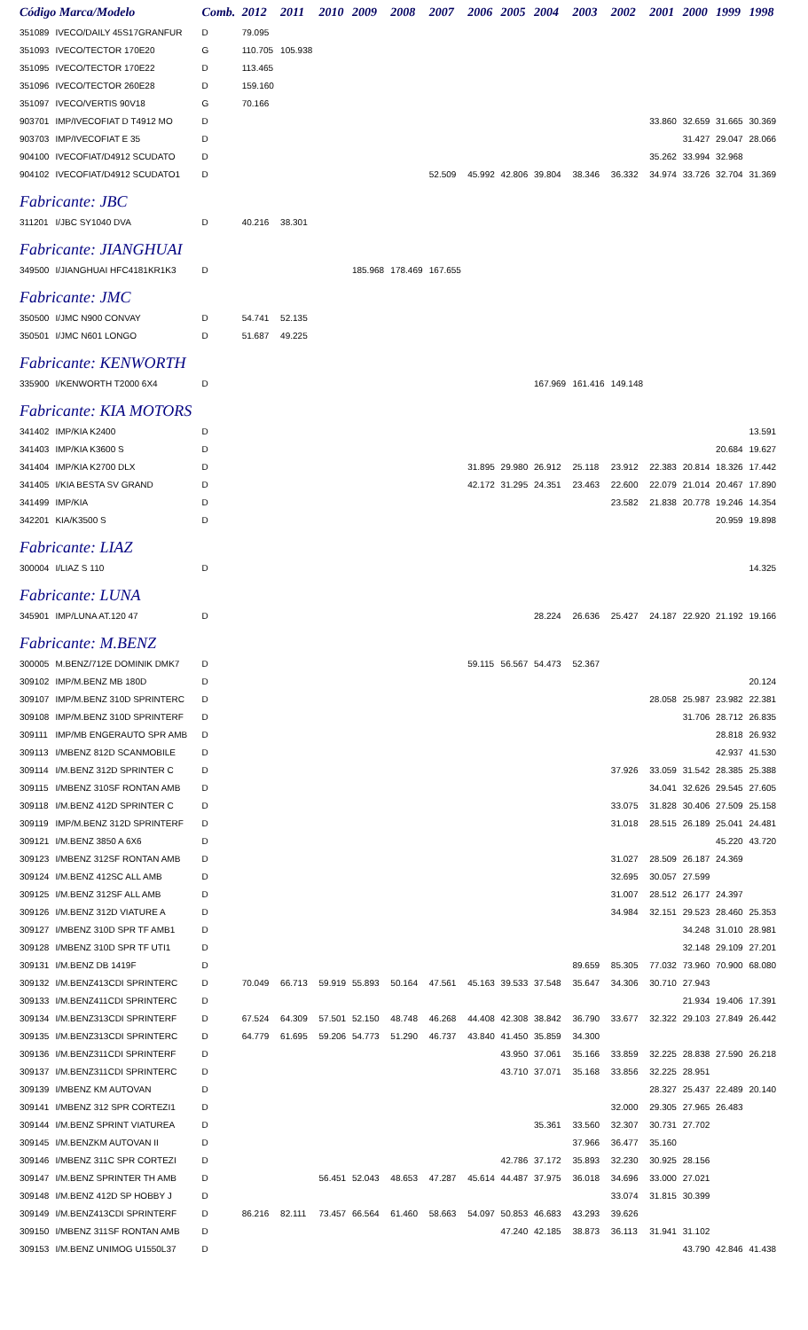| Código Marca/Modelo | | Comb. | 2012 | 2011 | 2010 | 2009 | 2008 | 2007 | 2006 | 2005 | 2004 | 2003 | 2002 | 2001 | 2000 | 1999 | 1998 |
| --- | --- | --- | --- | --- | --- | --- | --- | --- | --- | --- | --- | --- | --- | --- | --- | --- | --- |
| 351089 | IVECO/DAILY 45S17GRANFUR | D | 79.095 | | | | | | | | | | | | | | |
| 351093 | IVECO/TECTOR 170E20 | G | 110.705 | 105.938 | | | | | | | | | | | | | |
| 351095 | IVECO/TECTOR 170E22 | D | 113.465 | | | | | | | | | | | | | | |
| 351096 | IVECO/TECTOR 260E28 | D | 159.160 | | | | | | | | | | | | | | |
| 351097 | IVECO/VERTIS 90V18 | G | 70.166 | | | | | | | | | | | | | | |
| 903701 | IMP/IVECOFIAT D T4912 MO | D | | | | | | | | | | | | 33.860 | 32.659 | 31.665 | 30.369 |
| 903703 | IMP/IVECOFIAT E 35 | D | | | | | | | | | | | | | 31.427 | 29.047 | 28.066 |
| 904100 | IVECOFIAT/D4912 SCUDATO | D | | | | | | | | | | | | 35.262 | 33.994 | 32.968 | |
| 904102 | IVECOFIAT/D4912 SCUDATO1 | D | | | | | | 52.509 | 45.992 | 42.806 | 39.804 | 38.346 | 36.332 | 34.974 | 33.726 | 32.704 | 31.369 |
| Fabricante: JBC | | | | | | | | | | | | | | | | | |
| 311201 | I/JBC SY1040 DVA | D | 40.216 | 38.301 | | | | | | | | | | | | | |
| Fabricante: JIANGHUAI | | | | | | | | | | | | | | | | | |
| 349500 | I/JIANGHUAI HFC4181KR1K3 | D | | | | 185.968 | 178.469 | 167.655 | | | | | | | | | |
| Fabricante: JMC | | | | | | | | | | | | | | | | | |
| 350500 | I/JMC N900 CONVAY | D | 54.741 | 52.135 | | | | | | | | | | | | | |
| 350501 | I/JMC N601 LONGO | D | 51.687 | 49.225 | | | | | | | | | | | | | |
| Fabricante: KENWORTH | | | | | | | | | | | | | | | | | |
| 335900 | I/KENWORTH T2000 6X4 | D | | | | | | | | | 167.969 | 161.416 | 149.148 | | | | |
| Fabricante: KIA MOTORS | | | | | | | | | | | | | | | | | |
| 341402 | IMP/KIA K2400 | D | | | | | | | | | | | | | | | 13.591 |
| 341403 | IMP/KIA K3600 S | D | | | | | | | | | | | | | | 20.684 | 19.627 |
| 341404 | IMP/KIA K2700 DLX | D | | | | | | | 31.895 | 29.980 | 26.912 | 25.118 | 23.912 | 22.383 | 20.814 | 18.326 | 17.442 |
| 341405 | I/KIA BESTA SV GRAND | D | | | | | | | 42.172 | 31.295 | 24.351 | 23.463 | 22.600 | 22.079 | 21.014 | 20.467 | 17.890 |
| 341499 | IMP/KIA | D | | | | | | | | | | | 23.582 | 21.838 | 20.778 | 19.246 | 14.354 |
| 342201 | KIA/K3500 S | D | | | | | | | | | | | | | | 20.959 | 19.898 |
| Fabricante: LIAZ | | | | | | | | | | | | | | | | | |
| 300004 | I/LIAZ S 110 | D | | | | | | | | | | | | | | | 14.325 |
| Fabricante: LUNA | | | | | | | | | | | | | | | | | |
| 345901 | IMP/LUNA AT.120 47 | D | | | | | | | | | 28.224 | 26.636 | 25.427 | 24.187 | 22.920 | 21.192 | 19.166 |
| Fabricante: M.BENZ | | | | | | | | | | | | | | | | | |
| 300005 | M.BENZ/712E DOMINIK DMK7 | D | | | | | | | 59.115 | 56.567 | 54.473 | 52.367 | | | | | |
| 309102 | IMP/M.BENZ MB 180D | D | | | | | | | | | | | | | | | 20.124 |
| 309107 | IMP/M.BENZ 310D SPRINTERC | D | | | | | | | | | | | | 28.058 | 25.987 | 23.982 | 22.381 |
| 309108 | IMP/M.BENZ 310D SPRINTERF | D | | | | | | | | | | | | | 31.706 | 28.712 | 26.835 |
| 309111 | IMP/MB ENGERAUTO SPR AMB | D | | | | | | | | | | | | | | 28.818 | 26.932 |
| 309113 | I/MBENZ 812D SCANMOBILE | D | | | | | | | | | | | | | | 42.937 | 41.530 |
| 309114 | I/M.BENZ 312D SPRINTER C | D | | | | | | | | | | | 37.926 | 33.059 | 31.542 | 28.385 | 25.388 |
| 309115 | I/MBENZ 310SF RONTAN AMB | D | | | | | | | | | | | | 34.041 | 32.626 | 29.545 | 27.605 |
| 309118 | I/M.BENZ 412D SPRINTER C | D | | | | | | | | | | | 33.075 | 31.828 | 30.406 | 27.509 | 25.158 |
| 309119 | IMP/M.BENZ 312D SPRINTERF | D | | | | | | | | | | | 31.018 | 28.515 | 26.189 | 25.041 | 24.481 |
| 309121 | I/M.BENZ 3850 A 6X6 | D | | | | | | | | | | | | | | 45.220 | 43.720 |
| 309123 | I/MBENZ 312SF RONTAN AMB | D | | | | | | | | | | | 31.027 | 28.509 | 26.187 | 24.369 | |
| 309124 | I/M.BENZ 412SC ALL AMB | D | | | | | | | | | | | 32.695 | 30.057 | 27.599 | | |
| 309125 | I/M.BENZ 312SF ALL AMB | D | | | | | | | | | | | 31.007 | 28.512 | 26.177 | 24.397 | |
| 309126 | I/M.BENZ 312D VIATURE A | D | | | | | | | | | | | 34.984 | 32.151 | 29.523 | 28.460 | 25.353 |
| 309127 | I/MBENZ 310D SPR TF AMB1 | D | | | | | | | | | | | | | 34.248 | 31.010 | 28.981 |
| 309128 | I/MBENZ 310D SPR TF UTI1 | D | | | | | | | | | | | | | 32.148 | 29.109 | 27.201 |
| 309131 | I/M.BENZ DB 1419F | D | | | | | | | | | | 89.659 | 85.305 | 77.032 | 73.960 | 70.900 | 68.080 |
| 309132 | I/M.BENZ413CDI SPRINTERC | D | 70.049 | 66.713 | 59.919 | 55.893 | 50.164 | 47.561 | 45.163 | 39.533 | 37.548 | 35.647 | 34.306 | 30.710 | 27.943 | | |
| 309133 | I/M.BENZ411CDI SPRINTERC | D | | | | | | | | | | | | | 21.934 | 19.406 | 17.391 |
| 309134 | I/M.BENZ313CDI SPRINTERF | D | 67.524 | 64.309 | 57.501 | 52.150 | 48.748 | 46.268 | 44.408 | 42.308 | 38.842 | 36.790 | 33.677 | 32.322 | 29.103 | 27.849 | 26.442 |
| 309135 | I/M.BENZ313CDI SPRINTERC | D | 64.779 | 61.695 | 59.206 | 54.773 | 51.290 | 46.737 | 43.840 | 41.450 | 35.859 | 34.300 | | | | | |
| 309136 | I/M.BENZ311CDI SPRINTERF | D | | | | | | | | 43.950 | 37.061 | 35.166 | 33.859 | 32.225 | 28.838 | 27.590 | 26.218 |
| 309137 | I/M.BENZ311CDI SPRINTERC | D | | | | | | | | 43.710 | 37.071 | 35.168 | 33.856 | 32.225 | 28.951 | | |
| 309139 | I/MBENZ KM AUTOVAN | D | | | | | | | | | | | | 28.327 | 25.437 | 22.489 | 20.140 |
| 309141 | I/MBENZ 312 SPR CORTEZI1 | D | | | | | | | | | | | 32.000 | 29.305 | 27.965 | 26.483 | |
| 309144 | I/M.BENZ SPRINT VIATUREA | D | | | | | | | | | 35.361 | 33.560 | 32.307 | 30.731 | 27.702 | | |
| 309145 | I/M.BENZKM AUTOVAN II | D | | | | | | | | | | 37.966 | 36.477 | 35.160 | | | |
| 309146 | I/MBENZ 311C SPR CORTEZI | D | | | | | | | | 42.786 | 37.172 | 35.893 | 32.230 | 30.925 | 28.156 | | |
| 309147 | I/M.BENZ SPRINTER TH AMB | D | | | 56.451 | 52.043 | 48.653 | 47.287 | 45.614 | 44.487 | 37.975 | 36.018 | 34.696 | 33.000 | 27.021 | | |
| 309148 | I/M.BENZ 412D SP HOBBY J | D | | | | | | | | | | | 33.074 | 31.815 | 30.399 | | |
| 309149 | I/M.BENZ413CDI SPRINTERF | D | 86.216 | 82.111 | 73.457 | 66.564 | 61.460 | 58.663 | 54.097 | 50.853 | 46.683 | 43.293 | 39.626 | | | | |
| 309150 | I/MBENZ 311SF RONTAN AMB | D | | | | | | | | 47.240 | 42.185 | 38.873 | 36.113 | 31.941 | 31.102 | | |
| 309153 | I/M.BENZ UNIMOG U1550L37 | D | | | | | | | | | | | | | 43.790 | 42.846 | 41.438 |